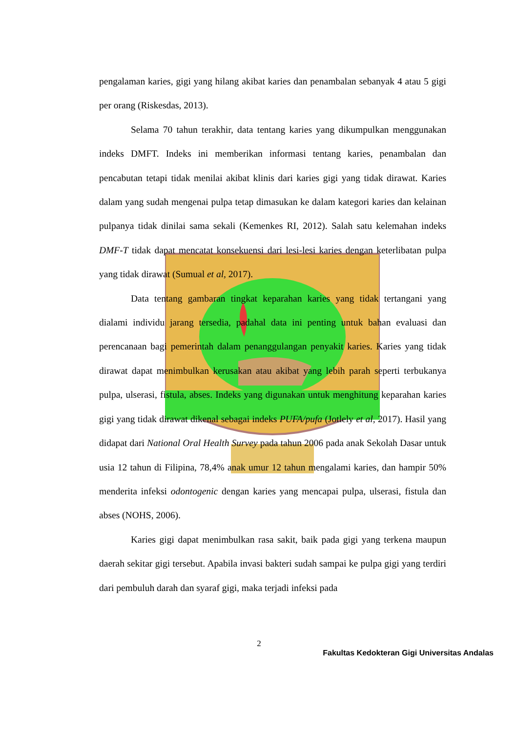pengalaman karies, gigi yang hilang akibat karies dan penambalan sebanyak 4 atau 5 gigi per orang (Riskesdas, 2013).
Selama 70 tahun terakhir, data tentang karies yang dikumpulkan menggunakan indeks DMFT. Indeks ini memberikan informasi tentang karies, penambalan dan pencabutan tetapi tidak menilai akibat klinis dari karies gigi yang tidak dirawat. Karies dalam yang sudah mengenai pulpa tetap dimasukan ke dalam kategori karies dan kelainan pulpanya tidak dinilai sama sekali (Kemenkes RI, 2012). Salah satu kelemahan indeks DMF-T tidak dapat mencatat konsekuensi dari lesi-lesi karies dengan keterlibatan pulpa yang tidak dirawat (Sumual et al, 2017).
Data tentang gambaran tingkat keparahan karies yang tidak tertangani yang dialami individu jarang tersedia, padahal data ini penting untuk bahan evaluasi dan perencanaan bagi pemerintah dalam penanggulangan penyakit karies. Karies yang tidak dirawat dapat menimbulkan kerusakan atau akibat yang lebih parah seperti terbukanya pulpa, ulserasi, fistula, abses. Indeks yang digunakan untuk menghitung keparahan karies gigi yang tidak dirawat dikenal sebagai indeks PUFA/pufa (Jotlely et al, 2017). Hasil yang didapat dari National Oral Health Survey pada tahun 2006 pada anak Sekolah Dasar untuk usia 12 tahun di Filipina, 78,4% anak umur 12 tahun mengalami karies, dan hampir 50% menderita infeksi odontogenic dengan karies yang mencapai pulpa, ulserasi, fistula dan abses (NOHS, 2006).
Karies gigi dapat menimbulkan rasa sakit, baik pada gigi yang terkena maupun daerah sekitar gigi tersebut. Apabila invasi bakteri sudah sampai ke pulpa gigi yang terdiri dari pembuluh darah dan syaraf gigi, maka terjadi infeksi pada
2
Fakultas Kedokteran Gigi Universitas Andalas